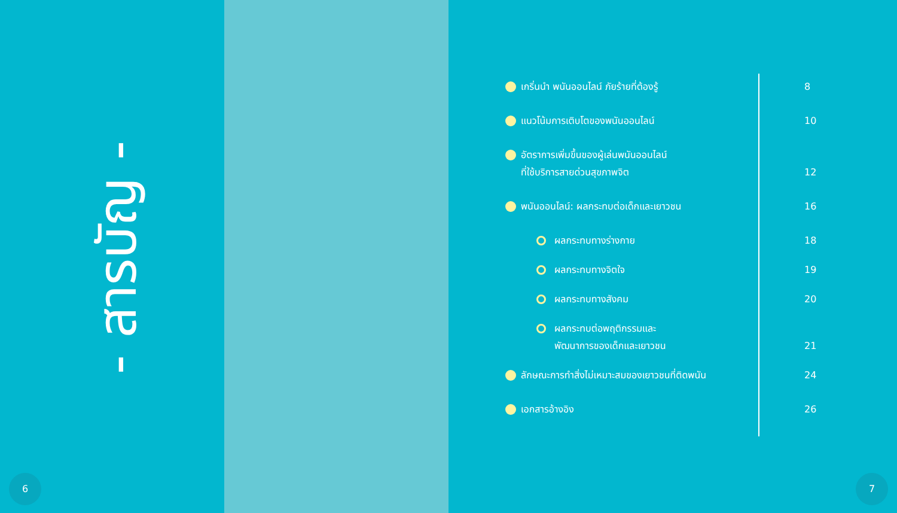- สารบัญ -
เกริ่นนำ พนันออนไลน์ ภัยร้ายที่ต้องรู้ 8
แนวโน้มการเติบโตของพนันออนไลน์ 10
อัตราการเพิ่มขึ้นของผู้เล่นพนันออนไลน์
ที่ใช้บริการสายด่วนสุขภาพจิต
12
พนันออนไลน์: ผลกระทบต่อเด็กและเยาวชน 16
ผลกระทบทางร่างกาย 18
ผลกระทบทางจิตใจ 19
ผลกระทบทางสังคม 20
ผลกระทบต่อพฤติกรรมและ
พัฒนาการของเด็กและเยาวชน
21
ลักษณะการทำสิ่งไม่เหมาะสมของเยาวชนที่ติดพนัน 24
เอกสารอ้างอิง 26
6 7